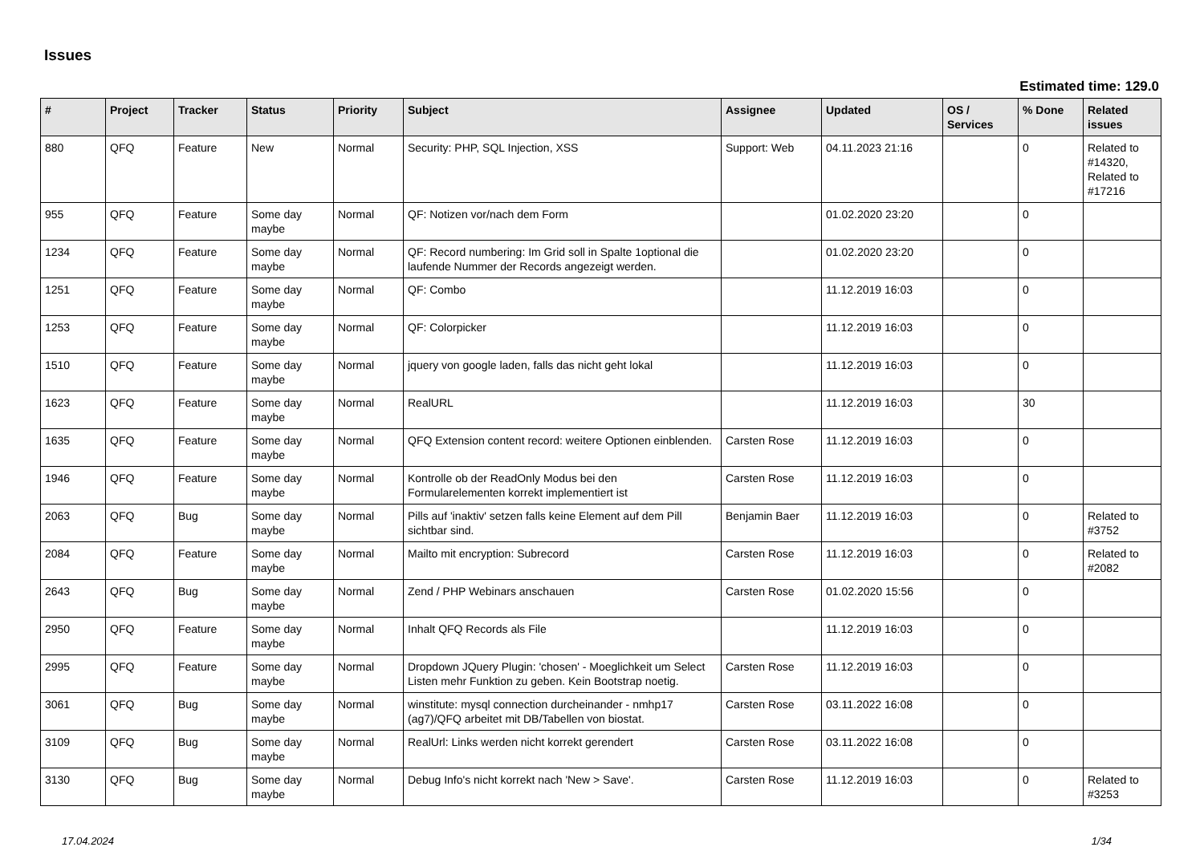Issues
Estimated time: 129.0
| # | Project | Tracker | Status | Priority | Subject | Assignee | Updated | OS / Services | % Done | Related issues |
| --- | --- | --- | --- | --- | --- | --- | --- | --- | --- | --- |
| 880 | QFQ | Feature | New | Normal | Security: PHP, SQL Injection, XSS | Support: Web | 04.11.2023 21:16 | | 0 | Related to #14320, Related to #17216 |
| 955 | QFQ | Feature | Some day maybe | Normal | QF: Notizen vor/nach dem Form | | 01.02.2020 23:20 | | 0 | |
| 1234 | QFQ | Feature | Some day maybe | Normal | QF: Record numbering: Im Grid soll in Spalte 1optional die laufende Nummer der Records angezeigt werden. | | 01.02.2020 23:20 | | 0 | |
| 1251 | QFQ | Feature | Some day maybe | Normal | QF: Combo | | 11.12.2019 16:03 | | 0 | |
| 1253 | QFQ | Feature | Some day maybe | Normal | QF: Colorpicker | | 11.12.2019 16:03 | | 0 | |
| 1510 | QFQ | Feature | Some day maybe | Normal | jquery von google laden, falls das nicht geht lokal | | 11.12.2019 16:03 | | 0 | |
| 1623 | QFQ | Feature | Some day maybe | Normal | RealURL | | 11.12.2019 16:03 | | 30 | |
| 1635 | QFQ | Feature | Some day maybe | Normal | QFQ Extension content record: weitere Optionen einblenden. | Carsten Rose | 11.12.2019 16:03 | | 0 | |
| 1946 | QFQ | Feature | Some day maybe | Normal | Kontrolle ob der ReadOnly Modus bei den Formularelementen korrekt implementiert ist | Carsten Rose | 11.12.2019 16:03 | | 0 | |
| 2063 | QFQ | Bug | Some day maybe | Normal | Pills auf 'inaktiv' setzen falls keine Element auf dem Pill sichtbar sind. | Benjamin Baer | 11.12.2019 16:03 | | 0 | Related to #3752 |
| 2084 | QFQ | Feature | Some day maybe | Normal | Mailto mit encryption: Subrecord | Carsten Rose | 11.12.2019 16:03 | | 0 | Related to #2082 |
| 2643 | QFQ | Bug | Some day maybe | Normal | Zend / PHP Webinars anschauen | Carsten Rose | 01.02.2020 15:56 | | 0 | |
| 2950 | QFQ | Feature | Some day maybe | Normal | Inhalt QFQ Records als File | | 11.12.2019 16:03 | | 0 | |
| 2995 | QFQ | Feature | Some day maybe | Normal | Dropdown JQuery Plugin: 'chosen' - Moeglichkeit um Select Listen mehr Funktion zu geben. Kein Bootstrap noetig. | Carsten Rose | 11.12.2019 16:03 | | 0 | |
| 3061 | QFQ | Bug | Some day maybe | Normal | winstitute: mysql connection durcheinander - nmhp17 (ag7)/QFQ arbeitet mit DB/Tabellen von biostat. | Carsten Rose | 03.11.2022 16:08 | | 0 | |
| 3109 | QFQ | Bug | Some day maybe | Normal | RealUrl: Links werden nicht korrekt gerendert | Carsten Rose | 03.11.2022 16:08 | | 0 | |
| 3130 | QFQ | Bug | Some day maybe | Normal | Debug Info's nicht korrekt nach 'New > Save'. | Carsten Rose | 11.12.2019 16:03 | | 0 | Related to #3253 |
17.04.2024 1/34